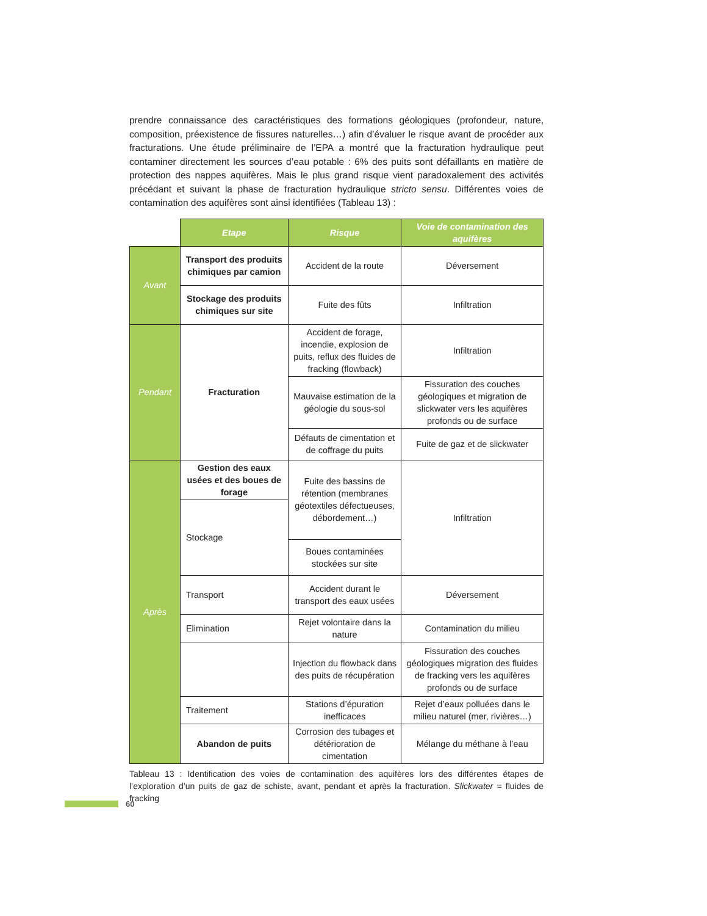prendre connaissance des caractéristiques des formations géologiques (profondeur, nature, composition, préexistence de fissures naturelles…) afin d’évaluer le risque avant de procéder aux fracturations. Une étude préliminaire de l’EPA a montré que la fracturation hydraulique peut contaminer directement les sources d’eau potable : 6% des puits sont défaillants en matière de protection des nappes aquifères. Mais le plus grand risque vient paradoxalement des activités précédant et suivant la phase de fracturation hydraulique stricto sensu. Différentes voies de contamination des aquifères sont ainsi identifiées (Tableau 13) :
| | Etape | Risque | Voie de contamination des aquifères |
| Avant | Transport des produits chimiques par camion | Accident de la route | Déversement |
| | Stockage des produits chimiques sur site | Fuite des fûts | Infiltration |
| Pendant | Fracturation | Accident de forage, incendie, explosion de puits, reflux des fluides de fracking (flowback) | Infiltration |
| | | Mauvaise estimation de la géologie du sous-sol | Fissuration des couches géologiques et migration de slickwater vers les aquifères profonds ou de surface |
| | | Défauts de cimentation et de coffrage du puits | Fuite de gaz et de slickwater |
| Après | Gestion des eaux usées et des boues de forage | Fuite des bassins de rétention (membranes géotextiles défectueuses, débordement…) | Infiltration |
| | Stockage | | |
| | | Boues contaminées stockées sur site | |
| | Transport | Accident durant le transport des eaux usées | Déversement |
| | Elimination | Rejet volontaire dans la nature | Contamination du milieu |
| | | Injection du flowback dans des puits de récupération | Fissuration des couches géologiques migration des fluides de fracking vers les aquifères profonds ou de surface |
| | Traitement | Stations d’épuration inefficaces | Rejet d’eaux polluées dans le milieu naturel (mer, rivières…) |
| | Abandon de puits | Corrosion des tubages et détérioration de cimentation | Mélange du méthane à l’eau |
Tableau 13 : Identification des voies de contamination des aquifères lors des différentes étapes de l’exploration d’un puits de gaz de schiste, avant, pendant et après la fracturation. Slickwater = fluides de fracking
60